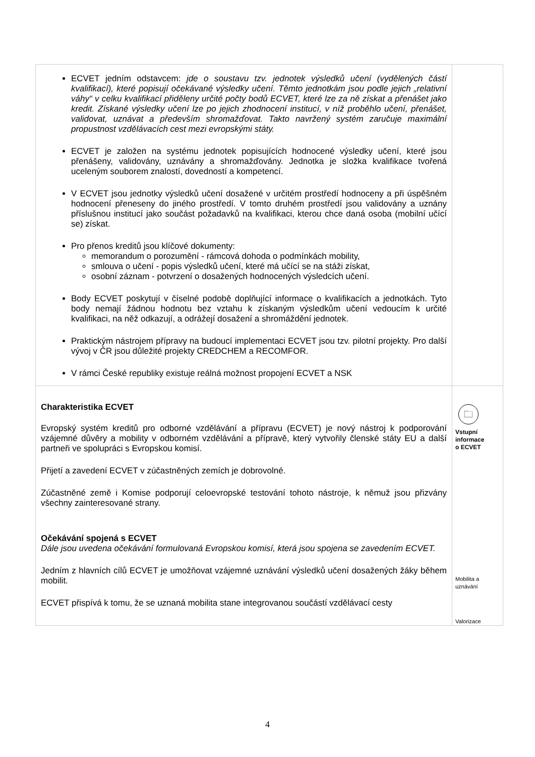| ECVET jedním odstavcem: jde o soustavu tzv. jednotek výsledků učení (vydělených částí kvalifikací), které popisují očekávané výsledky učení. Těmto jednotkám jsou podle jejich „relativní váhy“ v celku kvalifikací přiděleny určité počty bodů ECVET, které lze za ně získat a přenášet jako kredit. Získané výsledky učení lze po jejich zhodnocení institucí, v níž proběhlo učení, přenášet, validovat, uznávat a především shromažďovat. Takto navržený systém zaručuje maximální propustnost vzdělávacích cest mezi evropskými státy. ECVET je založen na systému jednotek popisujících hodnocené výsledky učení, které jsou přenášeny, validovány, uznávány a shromažďovány. Jednotka je složka kvalifikace tvořená uceleným souborem znalostí, dovedností a kompetencí. V ECVET jsou jednotky výsledků učení dosažené v určitém prostředí hodnoceny a při úspěšném hodnocení přeneseny do jiného prostředí. V tomto druhém prostředí jsou validovány a uznány příslušnou institucí jako součást požadavků na kvalifikaci, kterou chce daná osoba (mobilní učící se) získat. Pro přenos kreditů jsou klíčové dokumenty: memorandum o porozumění - rámcová dohoda o podmínkách mobility, smlouva o učení - popis výsledků učení, které má učící se na stáži získat, osobní záznam - potvrzení o dosažených hodnocených výsledcích učení. Body ECVET poskytují v číselné podobě doplňující informace o kvalifikacích a jednotkách. Tyto body nemají žádnou hodnotu bez vztahu k získaným výsledkům učení vedoucím k určité kvalifikaci, na něž odkazují, a odrážejí dosažení a shromáždění jednotek. Praktickým nástrojem přípravy na budoucí implementaci ECVET jsou tzv. pilotní projekty. Pro další vývoj v ČR jsou důležité projekty CREDCHEM a RECOMFOR. V rámci České republiky existuje reálná možnost propojení ECVET a NSK | |
| Charakteristika ECVET Evropský systém kreditů pro odborné vzdělávání a přípravu (ECVET) je nový nástroj k podporování vzájemné důvěry a mobility v odborném vzdělávání a přípravě, který vytvořily členské státy EU a další partneři ve spolupráci s Evropskou komisí. Přijetí a zavedení ECVET v zúčastněných zemích je dobrovolné. Zúčastněné země i Komise podporují celoevropské testování tohoto nástroje, k němuž jsou přizvány všechny zainteresované strany. Očekávání spojená s ECVET Dále jsou uvedena očekávání formulovaná Evropskou komisí, která jsou spojena se zavedením ECVET. Jedním z hlavních cílů ECVET je umožňovat vzájemné uznávání výsledků učení dosažených žáky během mobilit. ECVET přispívá k tomu, že se uznaná mobilita stane integrovanou součástí vzdělávací cesty | 🗀 Vstupní informace o ECVET Mobilita a uznávání Valorizace |
4